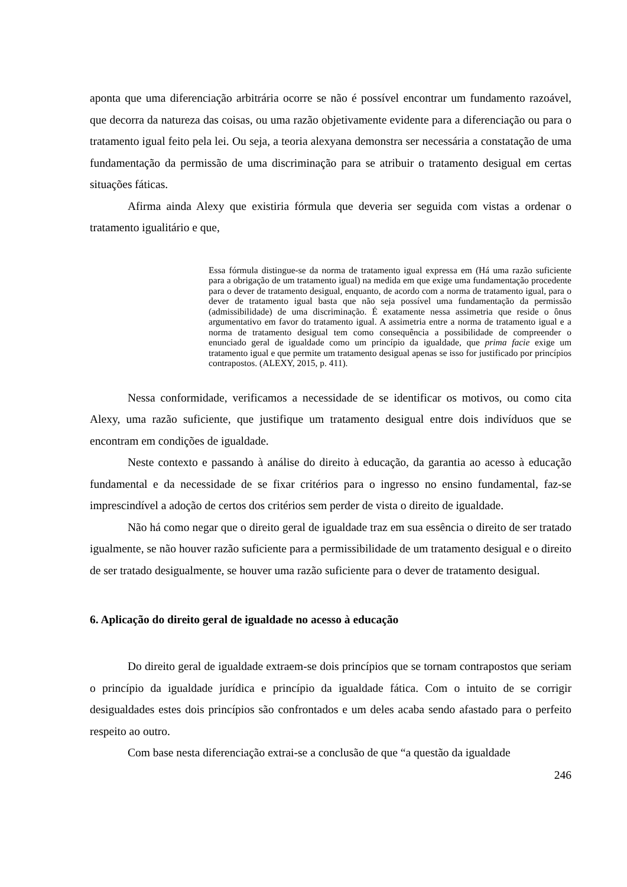aponta que uma diferenciação arbitrária ocorre se não é possível encontrar um fundamento razoável, que decorra da natureza das coisas, ou uma razão objetivamente evidente para a diferenciação ou para o tratamento igual feito pela lei. Ou seja, a teoria alexyana demonstra ser necessária a constatação de uma fundamentação da permissão de uma discriminação para se atribuir o tratamento desigual em certas situações fáticas.
Afirma ainda Alexy que existiria fórmula que deveria ser seguida com vistas a ordenar o tratamento igualitário e que,
Essa fórmula distingue-se da norma de tratamento igual expressa em (Há uma razão suficiente para a obrigação de um tratamento igual) na medida em que exige uma fundamentação procedente para o dever de tratamento desigual, enquanto, de acordo com a norma de tratamento igual, para o dever de tratamento igual basta que não seja possível uma fundamentação da permissão (admissibilidade) de uma discriminação. É exatamente nessa assimetria que reside o ônus argumentativo em favor do tratamento igual. A assimetria entre a norma de tratamento igual e a norma de tratamento desigual tem como consequência a possibilidade de compreender o enunciado geral de igualdade como um princípio da igualdade, que prima facie exige um tratamento igual e que permite um tratamento desigual apenas se isso for justificado por princípios contrapostos. (ALEXY, 2015, p. 411).
Nessa conformidade, verificamos a necessidade de se identificar os motivos, ou como cita Alexy, uma razão suficiente, que justifique um tratamento desigual entre dois indivíduos que se encontram em condições de igualdade.
Neste contexto e passando à análise do direito à educação, da garantia ao acesso à educação fundamental e da necessidade de se fixar critérios para o ingresso no ensino fundamental, faz-se imprescindível a adoção de certos dos critérios sem perder de vista o direito de igualdade.
Não há como negar que o direito geral de igualdade traz em sua essência o direito de ser tratado igualmente, se não houver razão suficiente para a permissibilidade de um tratamento desigual e o direito de ser tratado desigualmente, se houver uma razão suficiente para o dever de tratamento desigual.
6. Aplicação do direito geral de igualdade no acesso à educação
Do direito geral de igualdade extraem-se dois princípios que se tornam contrapostos que seriam o princípio da igualdade jurídica e princípio da igualdade fática. Com o intuito de se corrigir desigualdades estes dois princípios são confrontados e um deles acaba sendo afastado para o perfeito respeito ao outro.
Com base nesta diferenciação extrai-se a conclusão de que “a questão da igualdade
246